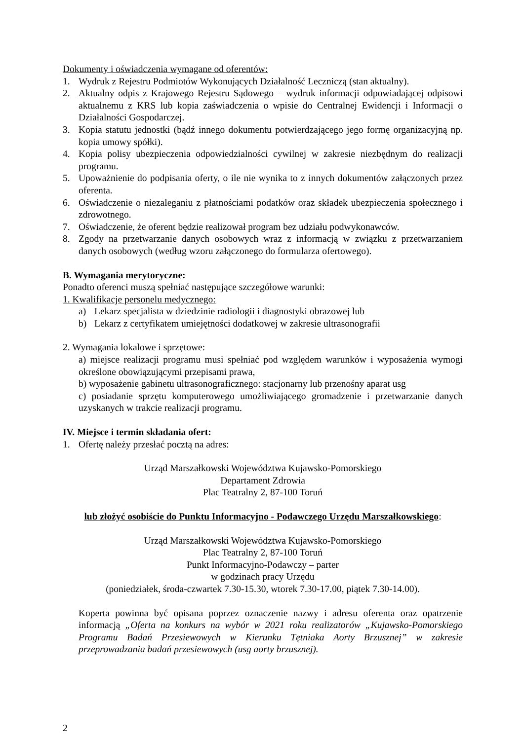Dokumenty i oświadczenia wymagane od oferentów:
1. Wydruk z Rejestru Podmiotów Wykonujących Działalność Leczniczą (stan aktualny).
2. Aktualny odpis z Krajowego Rejestru Sądowego – wydruk informacji odpowiadającej odpisowi aktualnemu z KRS lub kopia zaświadczenia o wpisie do Centralnej Ewidencji i Informacji o Działalności Gospodarczej.
3. Kopia statutu jednostki (bądź innego dokumentu potwierdzającego jego formę organizacyjną np. kopia umowy spółki).
4. Kopia polisy ubezpieczenia odpowiedzialności cywilnej w zakresie niezbędnym do realizacji programu.
5. Upoważnienie do podpisania oferty, o ile nie wynika to z innych dokumentów załączonych przez oferenta.
6. Oświadczenie o niezaleganiu z płatnościami podatków oraz składek ubezpieczenia społecznego i zdrowotnego.
7. Oświadczenie, że oferent będzie realizował program bez udziału podwykonawców.
8. Zgody na przetwarzanie danych osobowych wraz z informacją w związku z przetwarzaniem danych osobowych (według wzoru załączonego do formularza ofertowego).
B. Wymagania merytoryczne:
Ponadto oferenci muszą spełniać następujące szczegółowe warunki:
1. Kwalifikacje personelu medycznego:
a) Lekarz specjalista w dziedzinie radiologii i diagnostyki obrazowej lub
b) Lekarz z certyfikatem umiejętności dodatkowej w zakresie ultrasonografii
2. Wymagania lokalowe i sprzętowe:
a) miejsce realizacji programu musi spełniać pod względem warunków i wyposażenia wymogi określone obowiązującymi przepisami prawa,
b) wyposażenie gabinetu ultrasonograficznego: stacjonarny lub przenośny aparat usg
c) posiadanie sprzętu komputerowego umożliwiającego gromadzenie i przetwarzanie danych uzyskanych w trakcie realizacji programu.
IV. Miejsce i termin składania ofert:
1. Ofertę należy przesłać pocztą na adres:
Urząd Marszałkowski Województwa Kujawsko-Pomorskiego
Departament Zdrowia
Plac Teatralny 2, 87-100 Toruń
lub złożyć osobiście do Punktu Informacyjno - Podawczego Urzędu Marszałkowskiego:
Urząd Marszałkowski Województwa Kujawsko-Pomorskiego
Plac Teatralny 2, 87-100 Toruń
Punkt Informacyjno-Podawczy – parter
w godzinach pracy Urzędu
(poniedziałek, środa-czwartek 7.30-15.30, wtorek 7.30-17.00, piątek 7.30-14.00).
Koperta powinna być opisana poprzez oznaczenie nazwy i adresu oferenta oraz opatrzenie informacją „Oferta na konkurs na wybór w 2021 roku realizatorów „Kujawsko-Pomorskiego Programu Badań Przesiewowych w Kierunku Tętniaka Aorty Brzusznej” w zakresie przeprowadzania badań przesiewowych (usg aorty brzusznej).
2